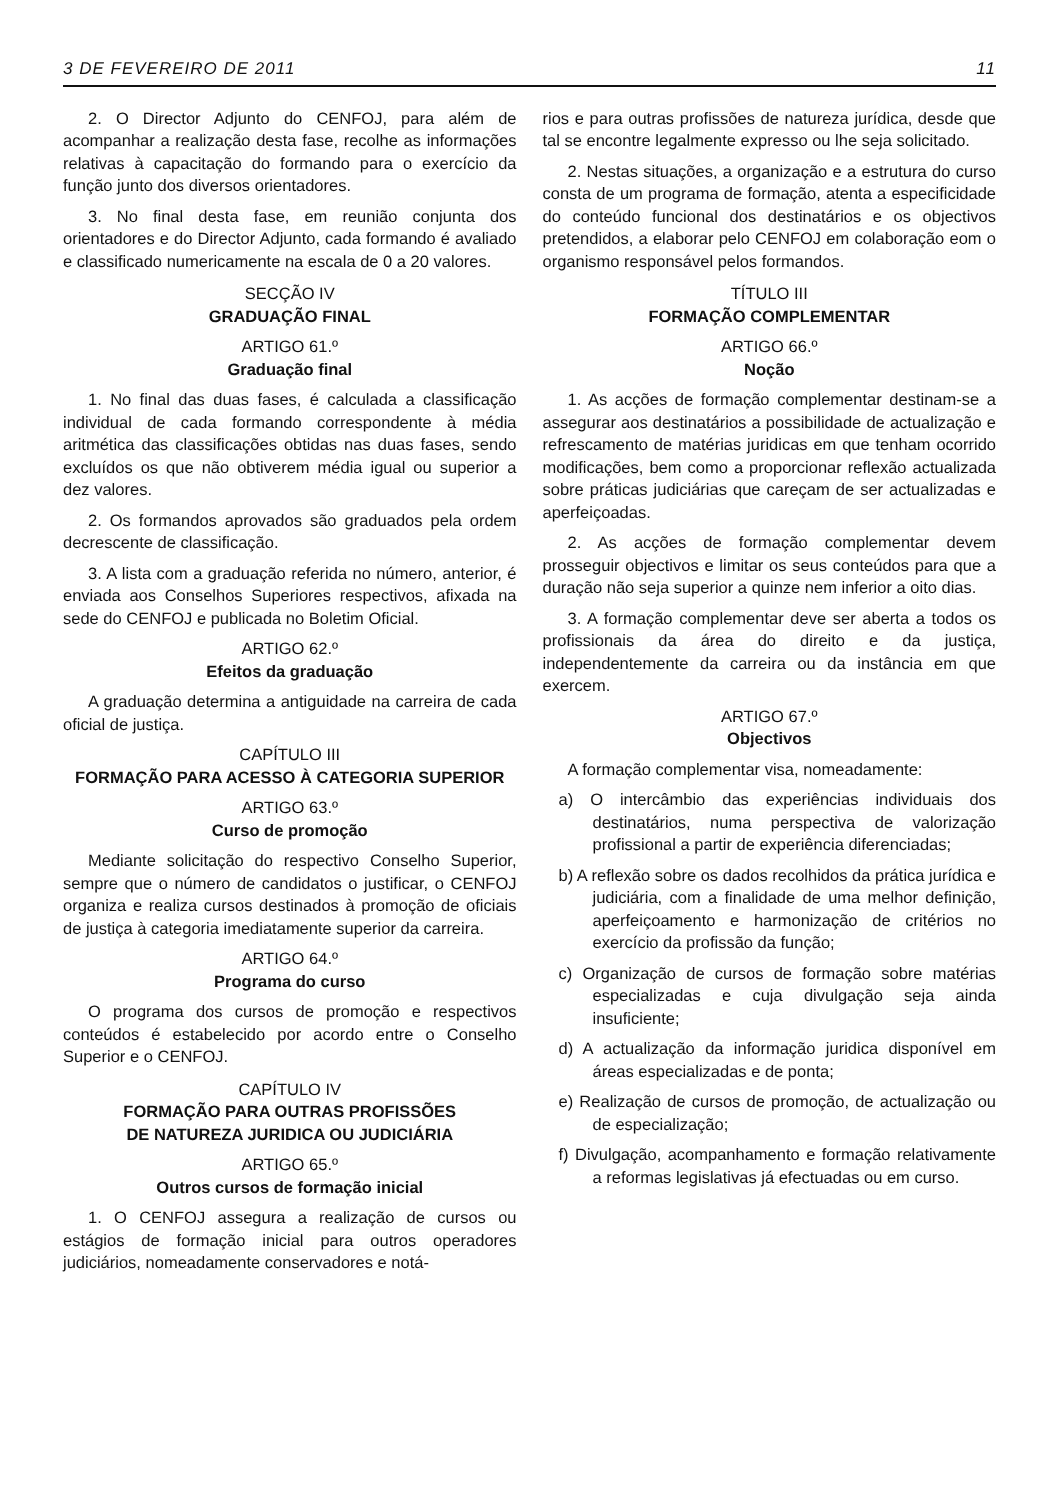3 DE FEVEREIRO DE 2011 11
2. O Director Adjunto do CENFOJ, para além de acompanhar a realização desta fase, recolhe as informações relativas à capacitação do formando para o exercício da função junto dos diversos orientadores.
3. No final desta fase, em reunião conjunta dos orientadores e do Director Adjunto, cada formando é avaliado e classificado numericamente na escala de 0 a 20 valores.
SECÇÃO IV
GRADUAÇÃO FINAL
ARTIGO 61.º
Graduação final
1. No final das duas fases, é calculada a classificação individual de cada formando correspondente à média aritmética das classificações obtidas nas duas fases, sendo excluídos os que não obtiverem média igual ou superior a dez valores.
2. Os formandos aprovados são graduados pela ordem decrescente de classificação.
3. A lista com a graduação referida no número, anterior, é enviada aos Conselhos Superiores respectivos, afixada na sede do CENFOJ e publicada no Boletim Oficial.
ARTIGO 62.º
Efeitos da graduação
A graduação determina a antiguidade na carreira de cada oficial de justiça.
CAPÍTULO III
FORMAÇÃO PARA ACESSO À CATEGORIA SUPERIOR
ARTIGO 63.º
Curso de promoção
Mediante solicitação do respectivo Conselho Superior, sempre que o número de candidatos o justificar, o CENFOJ organiza e realiza cursos destinados à promoção de oficiais de justiça à categoria imediatamente superior da carreira.
ARTIGO 64.º
Programa do curso
O programa dos cursos de promoção e respectivos conteúdos é estabelecido por acordo entre o Conselho Superior e o CENFOJ.
CAPÍTULO IV
FORMAÇÃO PARA OUTRAS PROFISSÕES
DE NATUREZA JURIDICA OU JUDICIÁRIA
ARTIGO 65.º
Outros cursos de formação inicial
1. O CENFOJ assegura a realização de cursos ou estágios de formação inicial para outros operadores judiciários, nomeadamente conservadores e notá-
rios e para outras profissões de natureza jurídica, desde que tal se encontre legalmente expresso ou lhe seja solicitado.
2. Nestas situações, a organização e a estrutura do curso consta de um programa de formação, atenta a especificidade do conteúdo funcional dos destinatários e os objectivos pretendidos, a elaborar pelo CENFOJ em colaboração eom o organismo responsável pelos formandos.
TÍTULO III
FORMAÇÃO COMPLEMENTAR
ARTIGO 66.º
Noção
1. As acções de formação complementar destinam-se a assegurar aos destinatários a possibilidade de actualização e refrescamento de matérias juridicas em que tenham ocorrido modificações, bem como a proporcionar reflexão actualizada sobre práticas judiciárias que careçam de ser actualizadas e aperfeiçoadas.
2. As acções de formação complementar devem prosseguir objectivos e limitar os seus conteúdos para que a duração não seja superior a quinze nem inferior a oito dias.
3. A formação complementar deve ser aberta a todos os profissionais da área do direito e da justiça, independentemente da carreira ou da instância em que exercem.
ARTIGO 67.º
Objectivos
A formação complementar visa, nomeadamente:
a) O intercâmbio das experiências individuais dos destinatários, numa perspectiva de valorização profissional a partir de experiência diferenciadas;
b) A reflexão sobre os dados recolhidos da prática jurídica e judiciária, com a finalidade de uma melhor definição, aperfeiçoamento e harmonização de critérios no exercício da profissão da função;
c) Organização de cursos de formação sobre matérias especializadas e cuja divulgação seja ainda insuficiente;
d) A actualização da informação juridica disponível em áreas especializadas e de ponta;
e) Realização de cursos de promoção, de actualização ou de especialização;
f) Divulgação, acompanhamento e formação relativamente a reformas legislativas já efectuadas ou em curso.